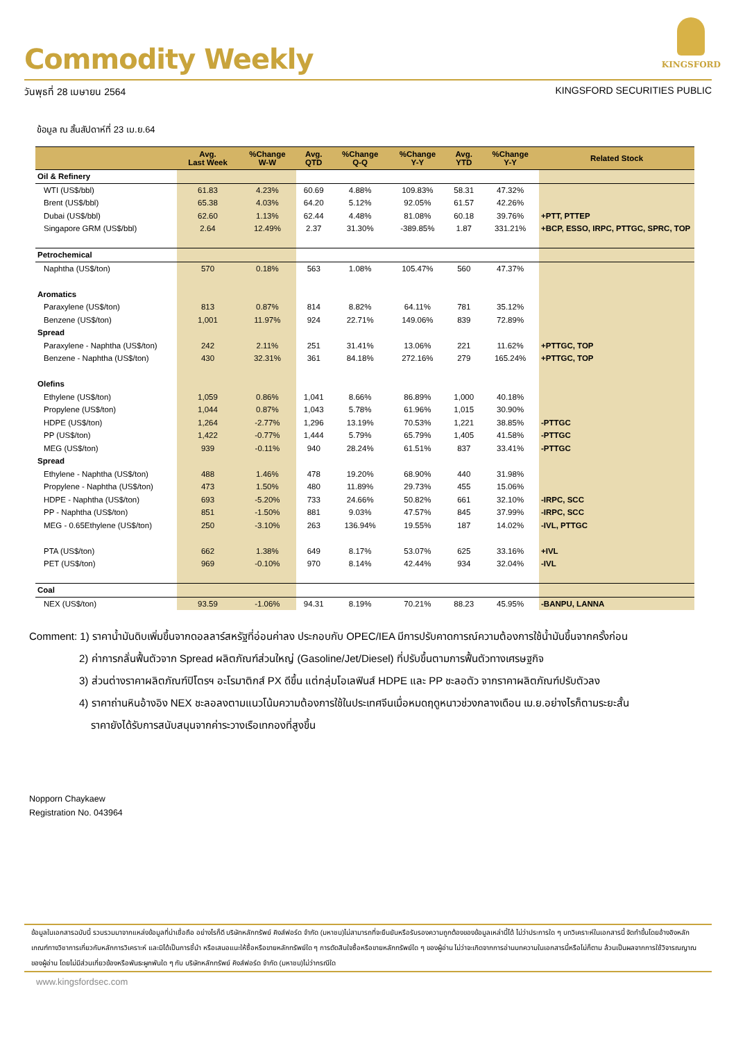KINGSFORD
Commodity Weekly
วันพุธที่ 28 เมษายน 2564 KINGSFORD SECURITIES PUBLIC
ข้อมูล ณ สิ้นสัปดาห์ที่ 23 เม.ย.64
| | Avg. Last Week | %Change W-W | Avg. QTD | %Change Q-Q | %Change Y-Y | Avg. YTD | %Change Y-Y | Related Stock |
| --- | --- | --- | --- | --- | --- | --- | --- | --- |
| Oil & Refinery | | | | | | | | |
| WTI (US$/bbl) | 61.83 | 4.23% | 60.69 | 4.88% | 109.83% | 58.31 | 47.32% | |
| Brent (US$/bbl) | 65.38 | 4.03% | 64.20 | 5.12% | 92.05% | 61.57 | 42.26% | |
| Dubai (US$/bbl) | 62.60 | 1.13% | 62.44 | 4.48% | 81.08% | 60.18 | 39.76% | +PTT, PTTEP |
| Singapore GRM (US$/bbl) | 2.64 | 12.49% | 2.37 | 31.30% | -389.85% | 1.87 | 331.21% | +BCP, ESSO, IRPC, PTTGC, SPRC, TOP |
| Petrochemical | | | | | | | | |
| Naphtha (US$/ton) | 570 | 0.18% | 563 | 1.08% | 105.47% | 560 | 47.37% | |
| Aromatics | | | | | | | | |
| Paraxylene (US$/ton) | 813 | 0.87% | 814 | 8.82% | 64.11% | 781 | 35.12% | |
| Benzene (US$/ton) | 1,001 | 11.97% | 924 | 22.71% | 149.06% | 839 | 72.89% | |
| Spread | | | | | | | | |
| Paraxylene - Naphtha (US$/ton) | 242 | 2.11% | 251 | 31.41% | 13.06% | 221 | 11.62% | +PTTGC, TOP |
| Benzene - Naphtha (US$/ton) | 430 | 32.31% | 361 | 84.18% | 272.16% | 279 | 165.24% | +PTTGC, TOP |
| Olefins | | | | | | | | |
| Ethylene (US$/ton) | 1,059 | 0.86% | 1,041 | 8.66% | 86.89% | 1,000 | 40.18% | |
| Propylene (US$/ton) | 1,044 | 0.87% | 1,043 | 5.78% | 61.96% | 1,015 | 30.90% | |
| HDPE (US$/ton) | 1,264 | -2.77% | 1,296 | 13.19% | 70.53% | 1,221 | 38.85% | -PTTGC |
| PP (US$/ton) | 1,422 | -0.77% | 1,444 | 5.79% | 65.79% | 1,405 | 41.58% | -PTTGC |
| MEG (US$/ton) | 939 | -0.11% | 940 | 28.24% | 61.51% | 837 | 33.41% | -PTTGC |
| Spread | | | | | | | | |
| Ethylene - Naphtha (US$/ton) | 488 | 1.46% | 478 | 19.20% | 68.90% | 440 | 31.98% | |
| Propylene - Naphtha (US$/ton) | 473 | 1.50% | 480 | 11.89% | 29.73% | 455 | 15.06% | |
| HDPE - Naphtha (US$/ton) | 693 | -5.20% | 733 | 24.66% | 50.82% | 661 | 32.10% | -IRPC, SCC |
| PP - Naphtha (US$/ton) | 851 | -1.50% | 881 | 9.03% | 47.57% | 845 | 37.99% | -IRPC, SCC |
| MEG - 0.65Ethylene (US$/ton) | 250 | -3.10% | 263 | 136.94% | 19.55% | 187 | 14.02% | -IVL, PTTGC |
| PTA (US$/ton) | 662 | 1.38% | 649 | 8.17% | 53.07% | 625 | 33.16% | +IVL |
| PET (US$/ton) | 969 | -0.10% | 970 | 8.14% | 42.44% | 934 | 32.04% | -IVL |
| Coal | | | | | | | | |
| NEX (US$/ton) | 93.59 | -1.06% | 94.31 | 8.19% | 70.21% | 88.23 | 45.95% | -BANPU, LANNA |
Comment: 1) ราคาน้ำมันดิบเพิ่มขึ้นจากดอลลาร์สหรัฐที่อ่อนค่าลง ประกอบกับ OPEC/IEA มีการปรับคาดการณ์ความต้องการใช้น้ำมันขึ้นจากครั้งก่อน
2) ค่าการกลั่นฟื้นตัวจาก Spread ผลิตภัณฑ์ส่วนใหญ่ (Gasoline/Jet/Diesel) ที่ปรับขึ้นตามการฟื้นตัวทางเศรษฐกิจ
3) ส่วนต่างราคาผลิตภัณฑ์ปิโตรฯ อะโรมาติกส์ PX ดีขึ้น แต่กลุ่มโอเลฟินส์ HDPE และ PP ชะลอตัว จากราคาผลิตภัณฑ์ปรับตัวลง
4) ราคาถ่านหินอ้างอิง NEX ชะลอลงตามแนวโน้มความต้องการใช้ในประเทศจีนเมื่อหมดฤดูหนาวช่วงกลางเดือน เม.ย.อย่างไรก็ตามระยะสั้น
ราคายังได้รับการสนับสนุนจากค่าระวางเรือเทกองที่สูงขึ้น
Nopporn Chaykaew
Registration No. 043964
ข้อมูลในเอกสารฉบับนี้ รวบรวมมาจากแหล่งข้อมูลที่น่าเชื่อถือ อย่างไรก็ดี บริษัทหลักทรัพย์ คิงส์ฟอร์ด จำกัด (มหาชน)ไม่สามารถที่จะยืนยันหรือรับรองความถูกต้องของข้อมูลเหล่านี้ได้ ไม่ว่าประการใด ๆ บทวิเคราะห์ในเอกสารนี้ จัดทำขึ้นโดยอ้างอิงหลักเกณฑ์ทางวิชาการเกี่ยวกับหลักการวิเคราะห์ และมิได้เป็นการชี้นำ หรือเสนอแนะให้ซื้อหรือขายหลักทรัพย์ใด ๆ การตัดสินใจซื้อหรือขายหลักทรัพย์ใด ๆ ของผู้อ่าน ไม่ว่าจะเกิดจากการอ่านบทความในเอกสารนี้หรือไม่ก็ตาม ล้วนเป็นผลจากการใช้วิจารณญาณของผู้อ่าน โดยไม่มีส่วนเกี่ยวข้องหรือพันธะผูกพันใด ๆ กับ บริษัทหลักทรัพย์ คิงส์ฟอร์ด จำกัด (มหาชน)ไม่ว่ากรณีใด
www.kingsfordsec.com